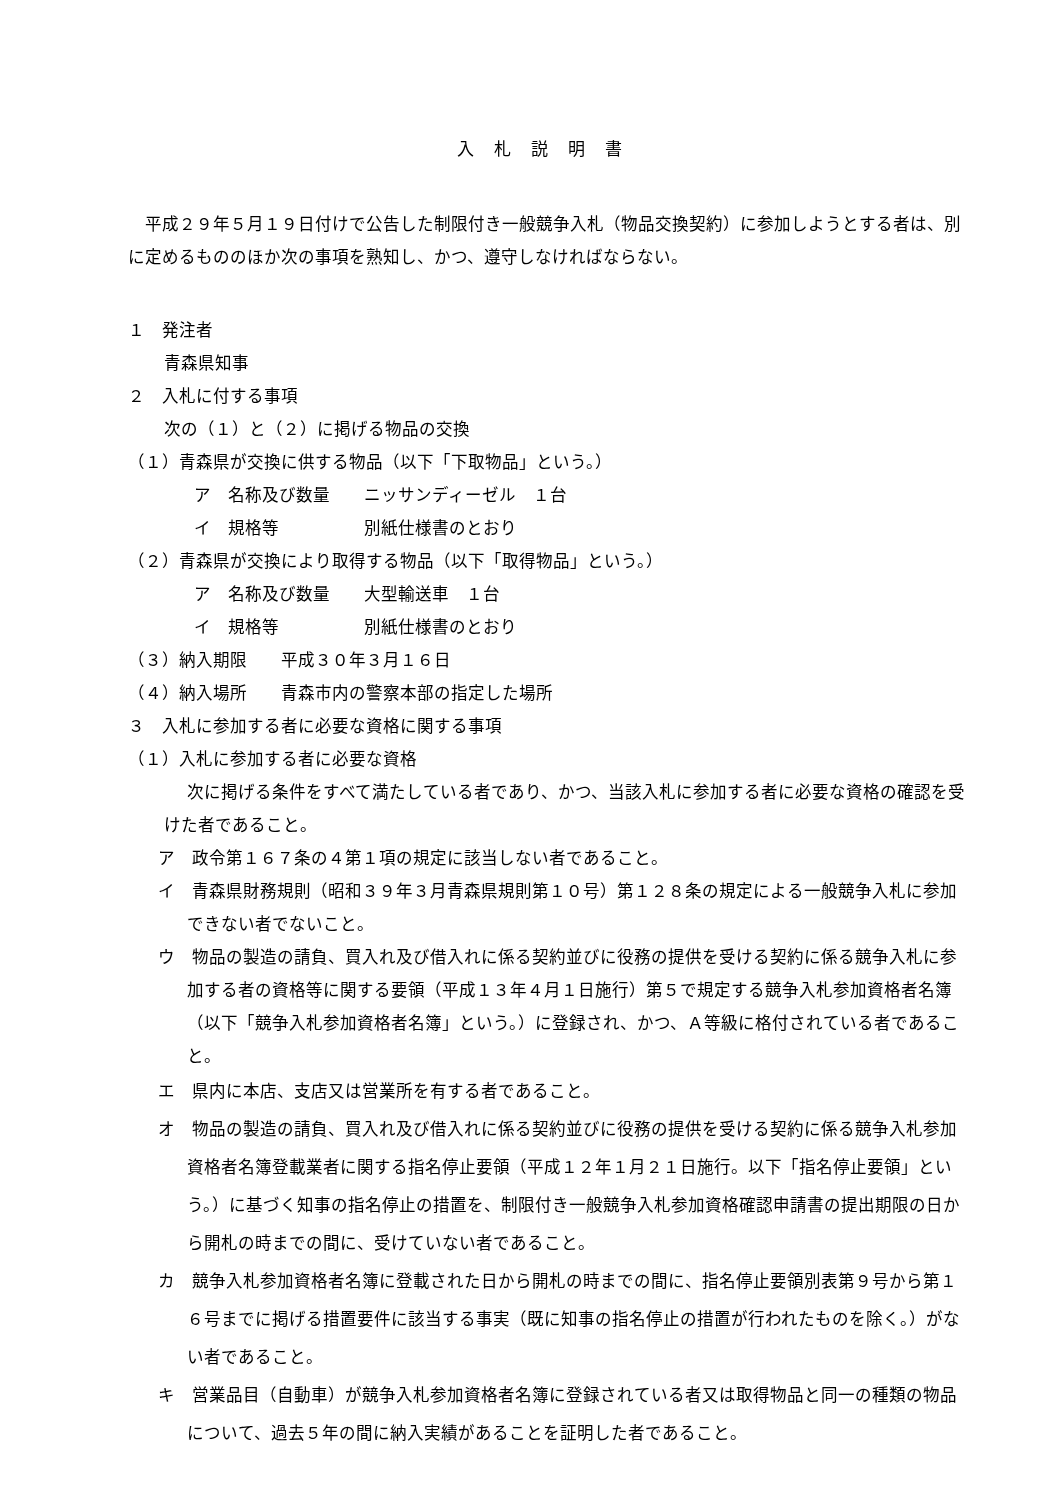入札説明書
平成２９年５月１９日付けで公告した制限付き一般競争入札（物品交換契約）に参加しようとする者は、別に定めるもののほか次の事項を熟知し、かつ、遵守しなければならない。
１　発注者
青森県知事
２　入札に付する事項
次の（１）と（２）に掲げる物品の交換
（１）青森県が交換に供する物品（以下「下取物品」という。）
ア　名称及び数量　　ニッサンディーゼル　１台
イ　規格等　　　　　別紙仕様書のとおり
（２）青森県が交換により取得する物品（以下「取得物品」という。）
ア　名称及び数量　　大型輸送車　１台
イ　規格等　　　　　別紙仕様書のとおり
（３）納入期限　　平成３０年３月１６日
（４）納入場所　　青森市内の警察本部の指定した場所
３　入札に参加する者に必要な資格に関する事項
（１）入札に参加する者に必要な資格
次に掲げる条件をすべて満たしている者であり、かつ、当該入札に参加する者に必要な資格の確認を受けた者であること。
ア　政令第１６７条の４第１項の規定に該当しない者であること。
イ　青森県財務規則（昭和３９年３月青森県規則第１０号）第１２８条の規定による一般競争入札に参加できない者でないこと。
ウ　物品の製造の請負、買入れ及び借入れに係る契約並びに役務の提供を受ける契約に係る競争入札に参加する者の資格等に関する要領（平成１３年４月１日施行）第５で規定する競争入札参加資格者名簿（以下「競争入札参加資格者名簿」という。）に登録され、かつ、Ａ等級に格付されている者であること。
エ　県内に本店、支店又は営業所を有する者であること。
オ　物品の製造の請負、買入れ及び借入れに係る契約並びに役務の提供を受ける契約に係る競争入札参加資格者名簿登載業者に関する指名停止要領（平成１２年１月２１日施行。以下「指名停止要領」という。）に基づく知事の指名停止の措置を、制限付き一般競争入札参加資格確認申請書の提出期限の日から開札の時までの間に、受けていない者であること。
カ　競争入札参加資格者名簿に登載された日から開札の時までの間に、指名停止要領別表第９号から第１６号までに掲げる措置要件に該当する事実（既に知事の指名停止の措置が行われたものを除く。）がない者であること。
キ　営業品目（自動車）が競争入札参加資格者名簿に登録されている者又は取得物品と同一の種類の物品について、過去５年の間に納入実績があることを証明した者であること。